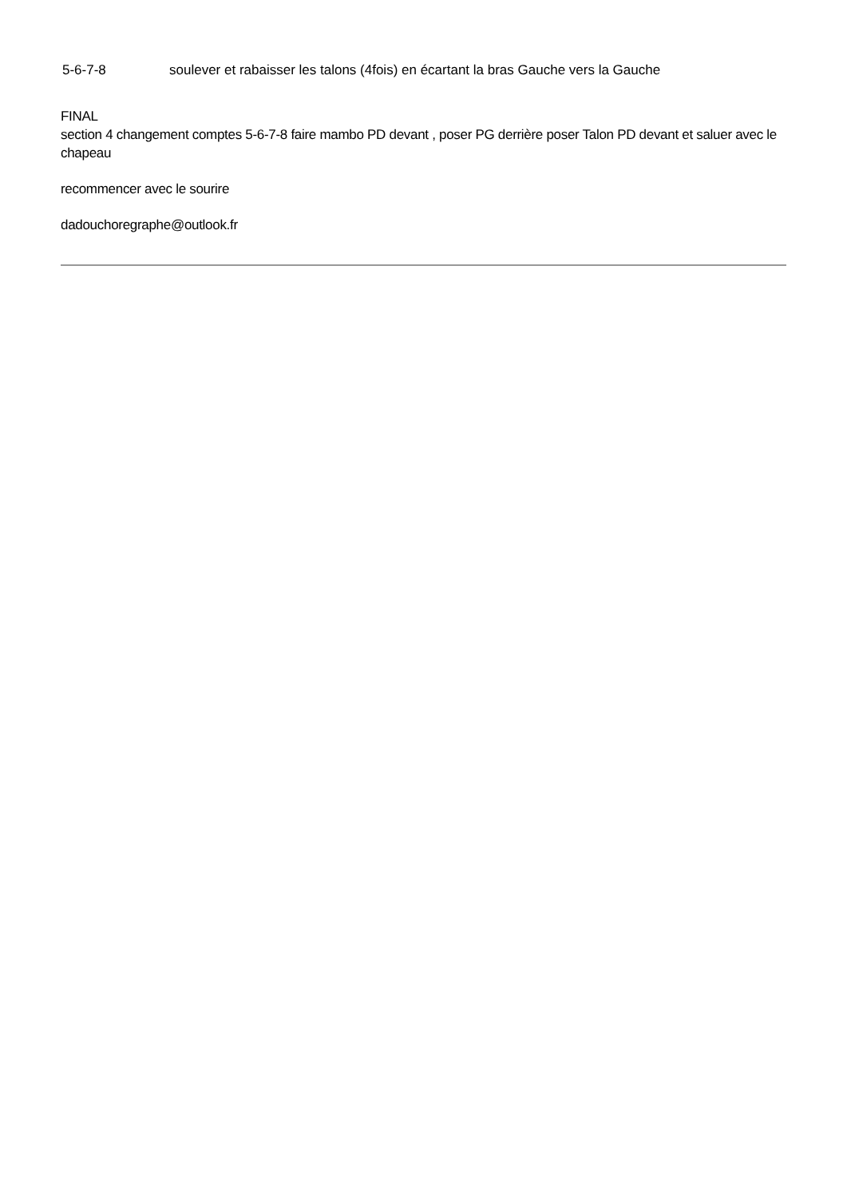5-6-7-8 soulever et rabaisser les talons (4fois) en écartant la bras Gauche vers la Gauche
FINAL
section 4 changement comptes 5-6-7-8 faire mambo PD devant , poser PG derrière poser Talon PD devant et saluer avec le chapeau
recommencer avec le sourire
dadouchoregraphe@outlook.fr